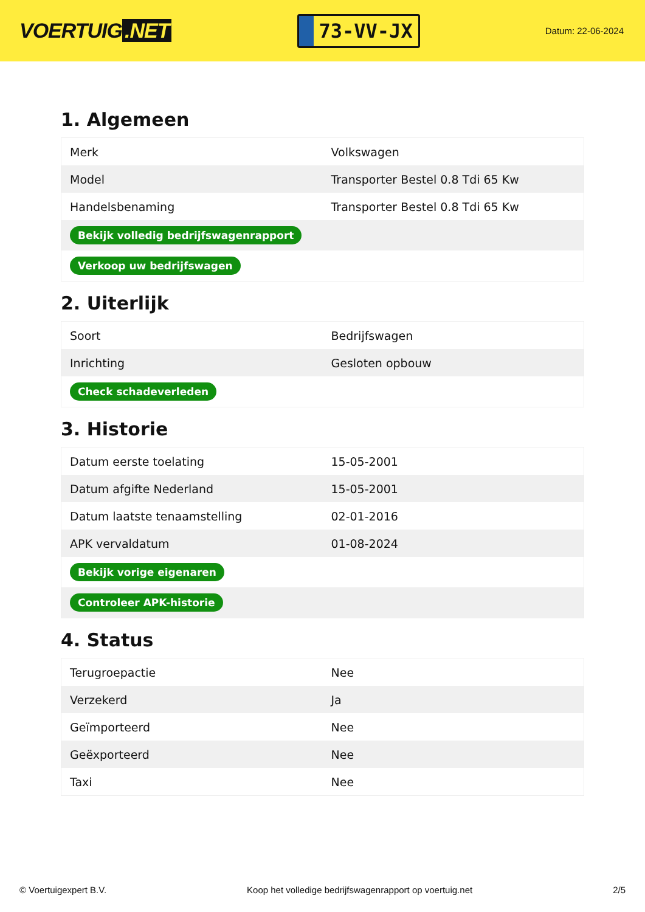VOERTUIG.NET
73-VV-JX
Datum: 22-06-2024
1. Algemeen
| Merk | Volkswagen |
| Model | Transporter Bestel 0.8 Tdi 65 Kw |
| Handelsbenaming | Transporter Bestel 0.8 Tdi 65 Kw |
| Bekijk volledig bedrijfswagenrapport | |
| Verkoop uw bedrijfswagen | |
2. Uiterlijk
| Soort | Bedrijfswagen |
| Inrichting | Gesloten opbouw |
| Check schadeverleden | |
3. Historie
| Datum eerste toelating | 15-05-2001 |
| Datum afgifte Nederland | 15-05-2001 |
| Datum laatste tenaamstelling | 02-01-2016 |
| APK vervaldatum | 01-08-2024 |
| Bekijk vorige eigenaren | |
| Controleer APK-historie | |
4. Status
| Terugroepactie | Nee |
| Verzekerd | Ja |
| Geïmporteerd | Nee |
| Geëxporteerd | Nee |
| Taxi | Nee |
© Voertuigexpert B.V. Koop het volledige bedrijfswagenrapport op voertuig.net 2/5